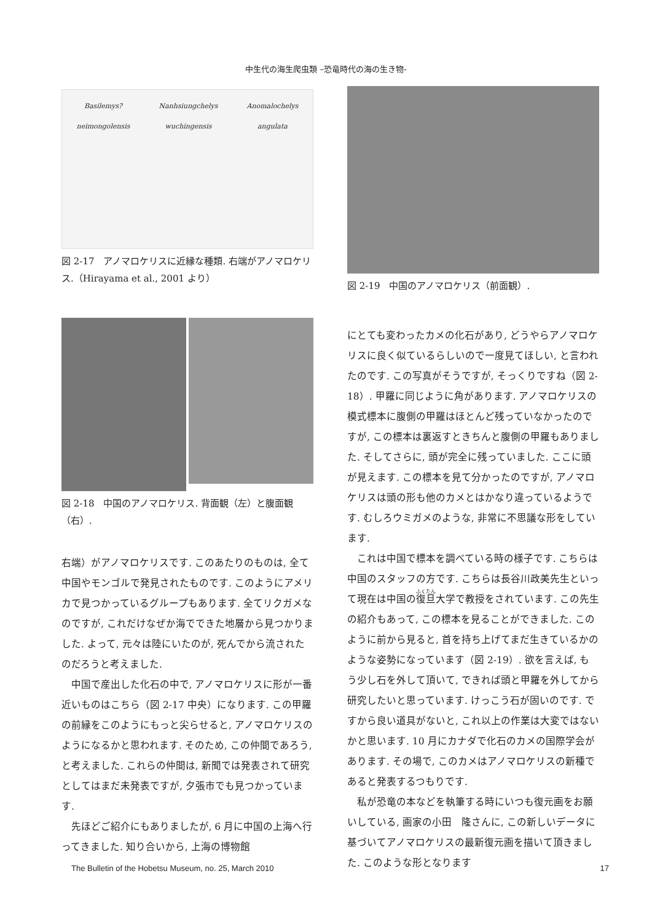中生代の海生爬虫類 –恐竜時代の海の生き物-
Basilemys?
neimongolensis Nanhsiungchelys
wuchingensis Anomalochelys
angulata
図 2-17　アノマロケリスに近縁な種類. 右端がアノマロケリス.（Hirayama et al., 2001 より）
図 2-18　中国のアノマロケリス. 背面観（左）と腹面観（右）.
図 2-19　中国のアノマロケリス（前面観）.
右端）がアノマロケリスです. このあたりのものは, 全て中国やモンゴルで発見されたものです. このようにアメリカで見つかっているグループもあります. 全てリクガメなのですが, これだけなぜか海でできた地層から見つかりました. よって, 元々は陸にいたのが, 死んでから流されたのだろうと考えました.
中国で産出した化石の中で, アノマロケリスに形が一番近いものはこちら（図 2-17 中央）になります. この甲羅の前縁をこのようにもっと尖らせると, アノマロケリスのようになるかと思われます. そのため, この仲間であろう, と考えました. これらの仲間は, 新聞では発表されて研究としてはまだ未発表ですが, 夕張市でも見つかっています.
先ほどご紹介にもありましたが, 6 月に中国の上海へ行ってきました. 知り合いから, 上海の博物館
にとても変わったカメの化石があり, どうやらアノマロケリスに良く似ているらしいので一度見てほしい, と言われたのです. この写真がそうですが, そっくりですね（図 2-18）. 甲羅に同じように角があります. アノマロケリスの模式標本に腹側の甲羅はほとんど残っていなかったのですが, この標本は裏返すときちんと腹側の甲羅もありました. そしてさらに, 頭が完全に残っていました. ここに頭が見えます. この標本を見て分かったのですが, アノマロケリスは頭の形も他のカメとはかなり違っているようです. むしろウミガメのような, 非常に不思議な形をしています.
これは中国で標本を調べている時の様子です. こちらは中国のスタッフの方です. こちらは長谷川政美先生といって現在は中国の復旦大学で教授をされています. この先生の紹介もあって, この標本を見ることができました. このように前から見ると, 首を持ち上げてまだ生きているかのような姿勢になっています（図 2-19）. 欲を言えば, もう少し石を外して頂いて, できれば頭と甲羅を外してから研究したいと思っています. けっこう石が固いのです. ですから良い道具がないと, これ以上の作業は大変ではないかと思います. 10 月にカナダで化石のカメの国際学会があります. その場で, このカメはアノマロケリスの新種であると発表するつもりです.
私が恐竜の本などを執筆する時にいつも復元画をお願いしている, 画家の小田　隆さんに, この新しいデータに基づいてアノマロケリスの最新復元画を描いて頂きました. このような形となります
The Bulletin of the Hobetsu Museum, no. 25, March 2010 17